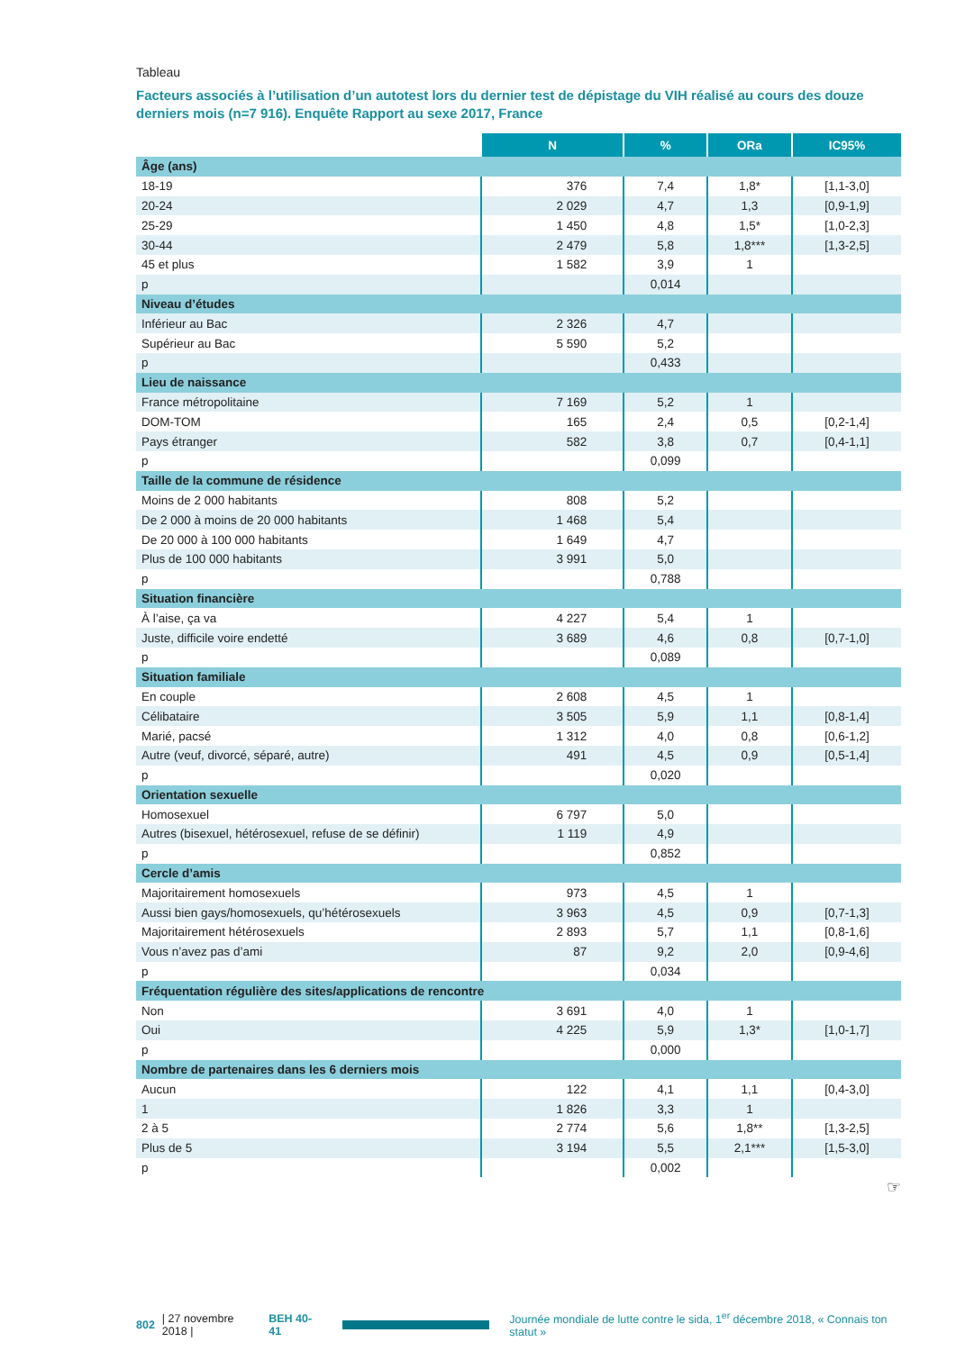Tableau
Facteurs associés à l’utilisation d’un autotest lors du dernier test de dépistage du VIH réalisé au cours des douze derniers mois (n=7 916). Enquête Rapport au sexe 2017, France
| | N | % | ORa | IC95% |
| Âge (ans) | | | | |
| 18-19 | 376 | 7,4 | 1,8* | [1,1-3,0] |
| 20-24 | 2 029 | 4,7 | 1,3 | [0,9-1,9] |
| 25-29 | 1 450 | 4,8 | 1,5* | [1,0-2,3] |
| 30-44 | 2 479 | 5,8 | 1,8*** | [1,3-2,5] |
| 45 et plus | 1 582 | 3,9 | 1 | |
| p | | 0,014 | | |
| Niveau d’études | | | | |
| Inférieur au Bac | 2 326 | 4,7 | | |
| Supérieur au Bac | 5 590 | 5,2 | | |
| p | | 0,433 | | |
| Lieu de naissance | | | | |
| France métropolitaine | 7 169 | 5,2 | 1 | |
| DOM-TOM | 165 | 2,4 | 0,5 | [0,2-1,4] |
| Pays étranger | 582 | 3,8 | 0,7 | [0,4-1,1] |
| p | | 0,099 | | |
| Taille de la commune de résidence | | | | |
| Moins de 2 000 habitants | 808 | 5,2 | | |
| De 2 000 à moins de 20 000 habitants | 1 468 | 5,4 | | |
| De 20 000 à 100 000 habitants | 1 649 | 4,7 | | |
| Plus de 100 000 habitants | 3 991 | 5,0 | | |
| p | | 0,788 | | |
| Situation financière | | | | |
| À l’aise, ça va | 4 227 | 5,4 | 1 | |
| Juste, difficile voire endetté | 3 689 | 4,6 | 0,8 | [0,7-1,0] |
| p | | 0,089 | | |
| Situation familiale | | | | |
| En couple | 2 608 | 4,5 | 1 | |
| Célibataire | 3 505 | 5,9 | 1,1 | [0,8-1,4] |
| Marié, pacsé | 1 312 | 4,0 | 0,8 | [0,6-1,2] |
| Autre (veuf, divorcé, séparé, autre) | 491 | 4,5 | 0,9 | [0,5-1,4] |
| p | | 0,020 | | |
| Orientation sexuelle | | | | |
| Homosexuel | 6 797 | 5,0 | | |
| Autres (bisexuel, hétérosexuel, refuse de se définir) | 1 119 | 4,9 | | |
| p | | 0,852 | | |
| Cercle d’amis | | | | |
| Majoritairement homosexuels | 973 | 4,5 | 1 | |
| Aussi bien gays/homosexuels, qu’hétérosexuels | 3 963 | 4,5 | 0,9 | [0,7-1,3] |
| Majoritairement hétérosexuels | 2 893 | 5,7 | 1,1 | [0,8-1,6] |
| Vous n’avez pas d’ami | 87 | 9,2 | 2,0 | [0,9-4,6] |
| p | | 0,034 | | |
| Fréquentation régulière des sites/applications de rencontre | | | | |
| Non | 3 691 | 4,0 | 1 | |
| Oui | 4 225 | 5,9 | 1,3* | [1,0-1,7] |
| p | | 0,000 | | |
| Nombre de partenaires dans les 6 derniers mois | | | | |
| Aucun | 122 | 4,1 | 1,1 | [0,4-3,0] |
| 1 | 1 826 | 3,3 | 1 | |
| 2 à 5 | 2 774 | 5,6 | 1,8** | [1,3-2,5] |
| Plus de 5 | 3 194 | 5,5 | 2,1*** | [1,5-3,0] |
| p | | 0,002 | | |
☞
802 | 27 novembre 2018 | BEH 40-41 Journée mondiale de lutte contre le sida, 1<sup>er</sup> décembre 2018, « Connais ton statut »